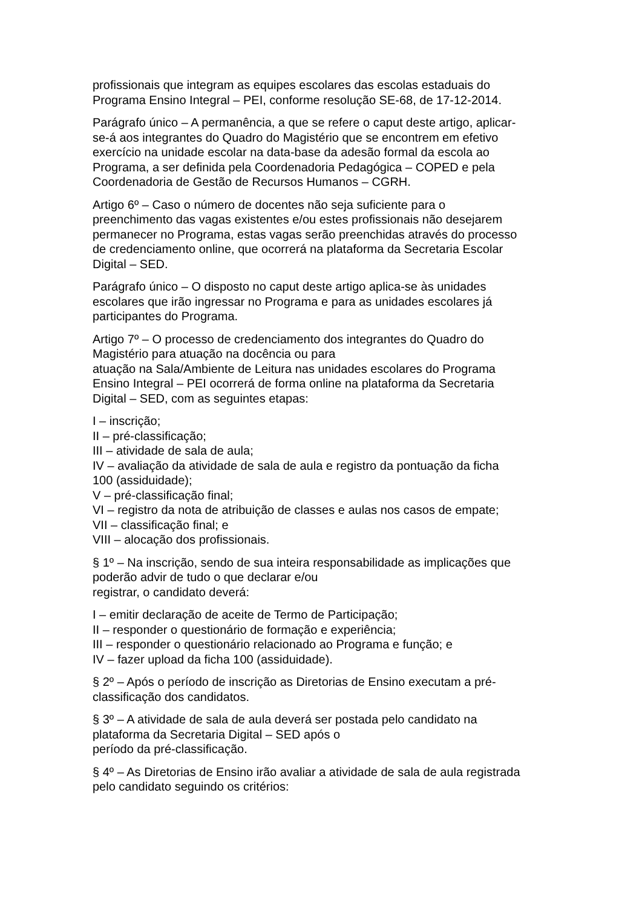profissionais que integram as equipes escolares das escolas estaduais do
Programa Ensino Integral – PEI, conforme resolução SE-68, de 17-12-2014.
Parágrafo único – A permanência, a que se refere o caput deste artigo, aplicar-
se-á aos integrantes do Quadro do Magistério que se encontrem em efetivo
exercício na unidade escolar na data-base da adesão formal da escola ao
Programa, a ser definida pela Coordenadoria Pedagógica – COPED e pela
Coordenadoria de Gestão de Recursos Humanos – CGRH.
Artigo 6º – Caso o número de docentes não seja suficiente para o
preenchimento das vagas existentes e/ou estes profissionais não desejarem
permanecer no Programa, estas vagas serão preenchidas através do processo
de credenciamento online, que ocorrerá na plataforma da Secretaria Escolar
Digital – SED.
Parágrafo único – O disposto no caput deste artigo aplica-se às unidades
escolares que irão ingressar no Programa e para as unidades escolares já
participantes do Programa.
Artigo 7º – O processo de credenciamento dos integrantes do Quadro do
Magistério para atuação na docência ou para
atuação na Sala/Ambiente de Leitura nas unidades escolares do Programa
Ensino Integral – PEI ocorrerá de forma online na plataforma da Secretaria
Digital – SED, com as seguintes etapas:
I – inscrição;
II – pré-classificação;
III – atividade de sala de aula;
IV – avaliação da atividade de sala de aula e registro da pontuação da ficha
100 (assiduidade);
V – pré-classificação final;
VI – registro da nota de atribuição de classes e aulas nos casos de empate;
VII – classificação final; e
VIII – alocação dos profissionais.
§ 1º – Na inscrição, sendo de sua inteira responsabilidade as implicações que
poderão advir de tudo o que declarar e/ou
registrar, o candidato deverá:
I – emitir declaração de aceite de Termo de Participação;
II – responder o questionário de formação e experiência;
III – responder o questionário relacionado ao Programa e função; e
IV – fazer upload da ficha 100 (assiduidade).
§ 2º – Após o período de inscrição as Diretorias de Ensino executam a pré-
classificação dos candidatos.
§ 3º – A atividade de sala de aula deverá ser postada pelo candidato na
plataforma da Secretaria Digital – SED após o
período da pré-classificação.
§ 4º – As Diretorias de Ensino irão avaliar a atividade de sala de aula registrada
pelo candidato seguindo os critérios: